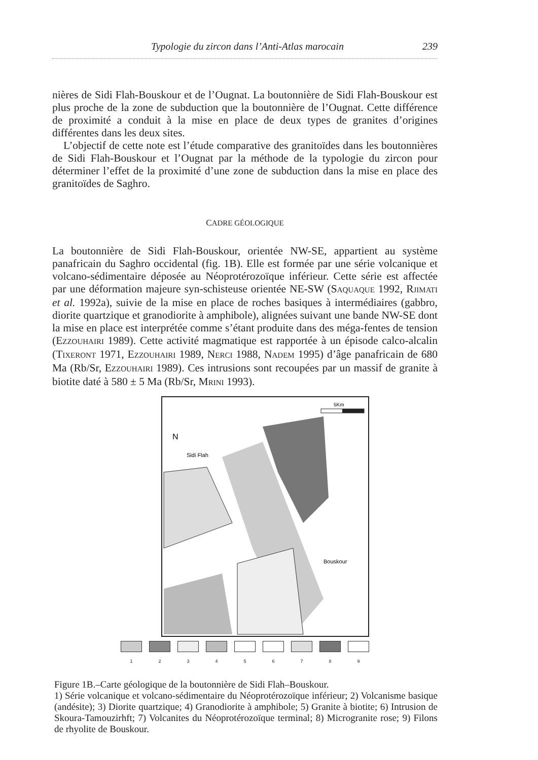Typologie du zircon dans l’Anti-Atlas marocain 239
nières de Sidi Flah-Bouskour et de l’Ougnat. La boutonnière de Sidi Flah-Bouskour est plus proche de la zone de subduction que la boutonnière de l’Ougnat. Cette différence de proximité a conduit à la mise en place de deux types de granites d’origines différentes dans les deux sites.
L’objectif de cette note est l’étude comparative des granitoïdes dans les boutonnières de Sidi Flah-Bouskour et l’Ougnat par la méthode de la typologie du zircon pour déterminer l’effet de la proximité d’une zone de subduction dans la mise en place des granitoïdes de Saghro.
CADRE GÉOLOGIQUE
La boutonnière de Sidi Flah-Bouskour, orientée NW-SE, appartient au système panafricain du Saghro occidental (fig. 1B). Elle est formée par une série volcanique et volcano-sédimentaire déposée au Néoprotérozoïque inférieur. Cette série est affectée par une déformation majeure syn-schisteuse orientée NE-SW (SAQUAQUE 1992, RJIMATI et al. 1992a), suivie de la mise en place de roches basiques à intermédiaires (gabbro, diorite quartzique et granodiorite à amphibole), alignées suivant une bande NW-SE dont la mise en place est interprétée comme s’étant produite dans des méga-fentes de tension (EZZOUHAIRI 1989). Cette activité magmatique est rapportée à un épisode calco-alcalin (TIXERONT 1971, EZZOUHAIRI 1989, NERCI 1988, NADEM 1995) d’âge panafricain de 680 Ma (Rb/Sr, EZZOUHAIRI 1989). Ces intrusions sont recoupées par un massif de granite à biotite daté à 580 ± 5 Ma (Rb/Sr, MRINI 1993).
Sidi Flah
Bouskour
N
5Km
1 2 3 4 5 6 7 8 9
Figure 1B.–Carte géologique de la boutonnière de Sidi Flah–Bouskour.
1) Série volcanique et volcano-sédimentaire du Néoprotérozoïque inférieur; 2) Volcanisme basique (andésite); 3) Diorite quartzique; 4) Granodiorite à amphibole; 5) Granite à biotite; 6) Intrusion de Skoura-Tamouzirhft; 7) Volcanites du Néoprotérozoïque terminal; 8) Microgranite rose; 9) Filons de rhyolite de Bouskour.